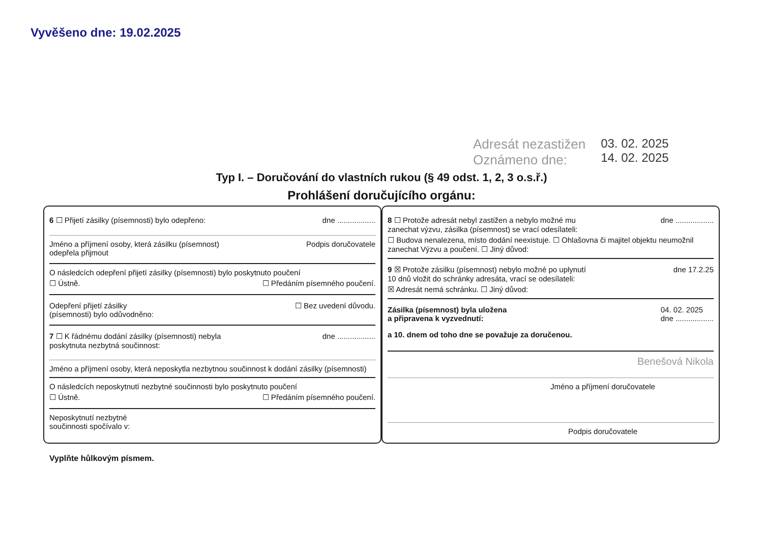Vyvěšeno dne: 19.02.2025
Adresát nezastižen
Oznámeno dne:
03. 02. 2025
14. 02. 2025
Typ I. – Doručování do vlastních rukou (§ 49 odst. 1, 2, 3 o.s.ř.)
Prohlášení doručujícího orgánu:
6 ☐ Přijetí zásilky (písemnosti) bylo odepřeno: dne ..................
Jméno a příjmení osoby, která zásilku (písemnost)
odepřela přijmout Podpis doručovatele
O následcích odepření přijetí zásilky (písemnosti) bylo poskytnuto poučení
☐ Ústně. ☐ Předáním písemného poučení.
Odepření přijetí zásilky
(písemnosti) bylo odůvodněno: ☐ Bez uvedení důvodu.
7 ☐ K řádnému dodání zásilky (písemnosti) nebyla
poskytnuta nezbytná součinnost: dne ..................
Jméno a příjmení osoby, která neposkytla nezbytnou součinnost k dodání zásilky (písemnosti)
O následcích neposkytnutí nezbytné součinnosti bylo poskytnuto poučení
☐ Ústně. ☐ Předáním písemného poučení.
Neposkytnutí nezbytné
součinnosti spočívalo v:
8 ☐ Protože adresát nebyl zastižen a nebylo možné mu
zanechat výzvu, zásilka (písemnost) se vrací odesílateli: dne ..................
☐ Budova nenalezena, místo dodání neexistuje. ☐ Ohlašovna či majitel objektu neumožnil zanechat Výzvu a poučení. ☐ Jiný důvod:
9 ☒ Protože zásilku (písemnost) nebylo možné po uplynutí
10 dnů vložit do schránky adresáta, vrací se odesílateli: dne 17.2.25
☒ Adresát nemá schránku. ☐ Jiný důvod:
Zásilka (písemnost) byla uložena
a připravena k vyzvednutí: 04. 02. 2025
dne ..................
a 10. dnem od toho dne se považuje za doručenou.
Benešová Nikola
Jméno a příjmení doručovatele
Podpis doručovatele
Vyplňte hůlkovým písmem.